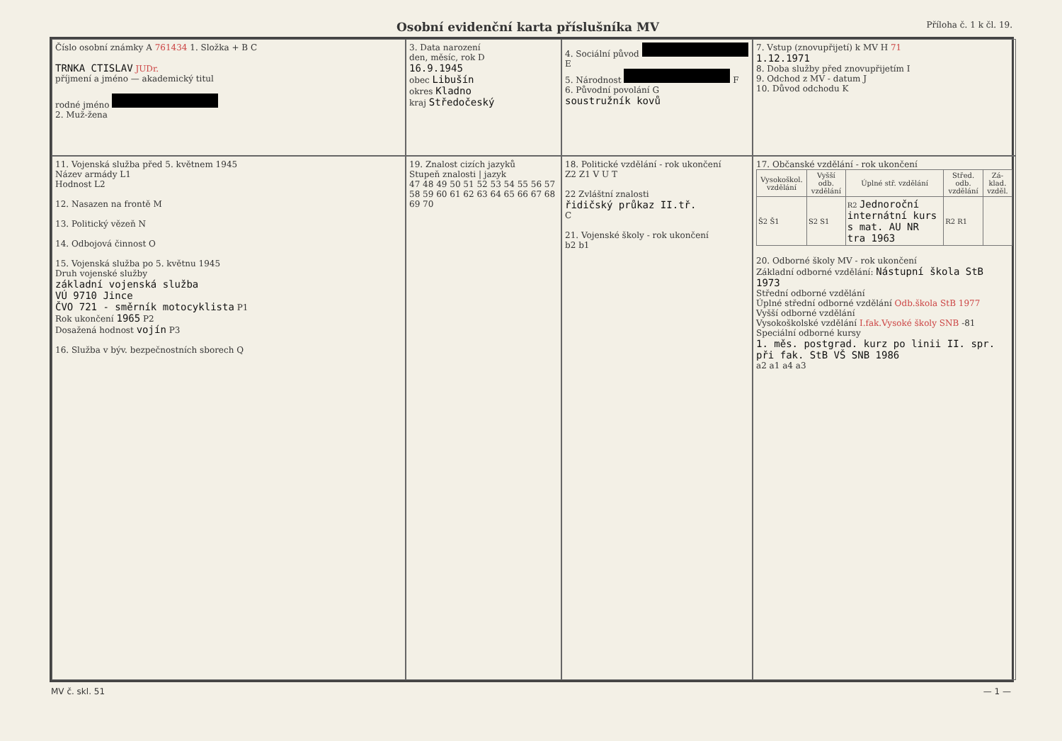Osobní evidenční karta příslušníka MV
Příloha č. 1 k čl. 19.
Číslo osobní známky A 761434 1. Složka + B C
TRNKA CTISLAV JUDr.
příjmení a jméno — akademický titul
rodné jméno
2. Muž-žena
3. Data narození
den, měsíc, rok D
16.9.1945
obec Libušín
okres Kladno
kraj Středočeský
4. Sociální původ E
5. Národnost F
6. Původní povolání G
soustružník kovů
7. Vstup (znovupřijetí) k MV H 71
1.12.1971
8. Doba služby před znovupřijetím I
9. Odchod z MV - datum J
10. Důvod odchodu K
11. Vojenská služba před 5. květnem 1945
Název armády L1
Hodnost L2
12. Nasazen na frontě M
13. Politický vězeň N
14. Odbojová činnost O
15. Vojenská služba po 5. květnu 1945
Druh vojenské služby
základní vojenská služba
VÚ 9710 Jince
ČVO 721 - směrník motocyklista P1
Rok ukončení 1965 P2
Dosažená hodnost vojín P3
16. Služba v býv. bezpečnostních sborech Q
19. Znalost cizích jazyků
Stupeň znalosti | jazyk
47 48 49 50 51 52 53 54 55 56 57 58 59 60 61 62 63 64 65 66 67 68 69 70
18. Politické vzdělání - rok ukončení
Z2 Z1 V U T
22 Zvláštní znalosti
řidičský průkaz II.tř.
C
21. Vojenské školy - rok ukončení
b2 b1
17. Občanské vzdělání - rok ukončení
| Vysokoškol. vzdělání | Vyšší odb. vzdělání | Úplné stř. vzdělání | Střed. odb. vzdělání | Zá-klad. vzděl. |
| --- | --- | --- | --- | --- |
| Š2 Š1 | S2 S1 | R2 Jednoroční internátní kurs s mat. AU NR tra 1963 | R2 R1 | |
20. Odborné školy MV - rok ukončení
Základní odborné vzdělání: Nástupní škola StB 1973
Střední odborné vzdělání
Úplné střední odborné vzdělání Odb.škola StB 1977
Vyšší odborné vzdělání
Vysokoškolské vzdělání I.fak.Vysoké školy SNB -81
Speciální odborné kursy
1. měs. postgrad. kurz po linii II. spr. při fak. StB VŠ SNB 1986
a2 a1 a4 a3
MV č. skl. 51 — 1 —